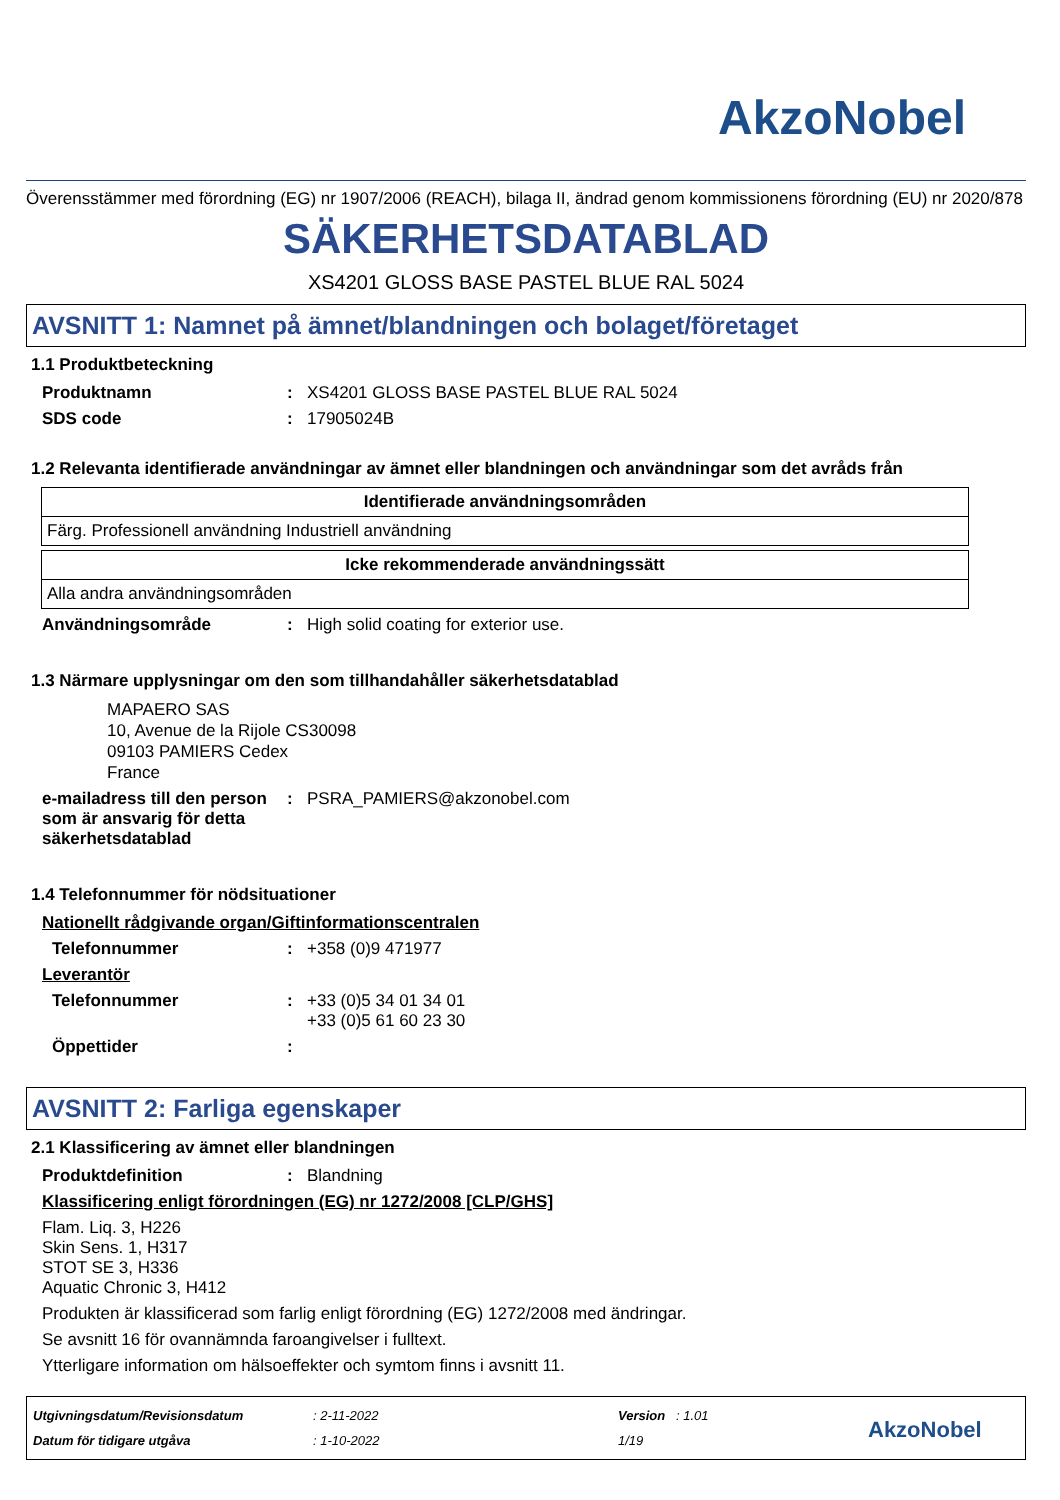AkzoNobel
Överensstämmer med förordning (EG) nr 1907/2006 (REACH), bilaga II, ändrad genom kommissionens förordning (EU) nr 2020/878
SÄKERHETSDATABLAD
XS4201 GLOSS BASE PASTEL BLUE RAL 5024
AVSNITT 1: Namnet på ämnet/blandningen och bolaget/företaget
1.1 Produktbeteckning
Produktnamn: XS4201 GLOSS BASE PASTEL BLUE RAL 5024
SDS code: 17905024B
1.2 Relevanta identifierade användningar av ämnet eller blandningen och användningar som det avråds från
| Identifierade användningsområden |
| --- |
| Färg. Professionell användning Industriell användning |
| Icke rekommenderade användningssätt |
| --- |
| Alla andra användningsområden |
Användningsområde: High solid coating for exterior use.
1.3 Närmare upplysningar om den som tillhandahåller säkerhetsdatablad
MAPAERO SAS
10, Avenue de la Rijole CS30098
09103 PAMIERS Cedex
France
e-mailadress till den person som är ansvarig för detta säkerhetsdatablad: PSRA_PAMIERS@akzonobel.com
1.4 Telefonnummer för nödsituationer
Nationellt rådgivande organ/Giftinformationscentralen
Telefonnummer: +358 (0)9 471977
Leverantör
Telefonnummer: +33 (0)5 34 01 34 01
+33 (0)5 61 60 23 30
Öppettider:
AVSNITT 2: Farliga egenskaper
2.1 Klassificering av ämnet eller blandningen
Produktdefinition: Blandning
Klassificering enligt förordningen (EG) nr 1272/2008 [CLP/GHS]
Flam. Liq. 3, H226
Skin Sens. 1, H317
STOT SE 3, H336
Aquatic Chronic 3, H412
Produkten är klassificerad som farlig enligt förordning (EG) 1272/2008 med ändringar.
Se avsnitt 16 för ovannämnda faroangivelser i fulltext.
Ytterligare information om hälsoeffekter och symtom finns i avsnitt 11.
Utgivningsdatum/Revisionsdatum
Datum för tidigare utgåva
: 2-11-2022
: 1-10-2022
Version : 1.01
1/19
AkzoNobel